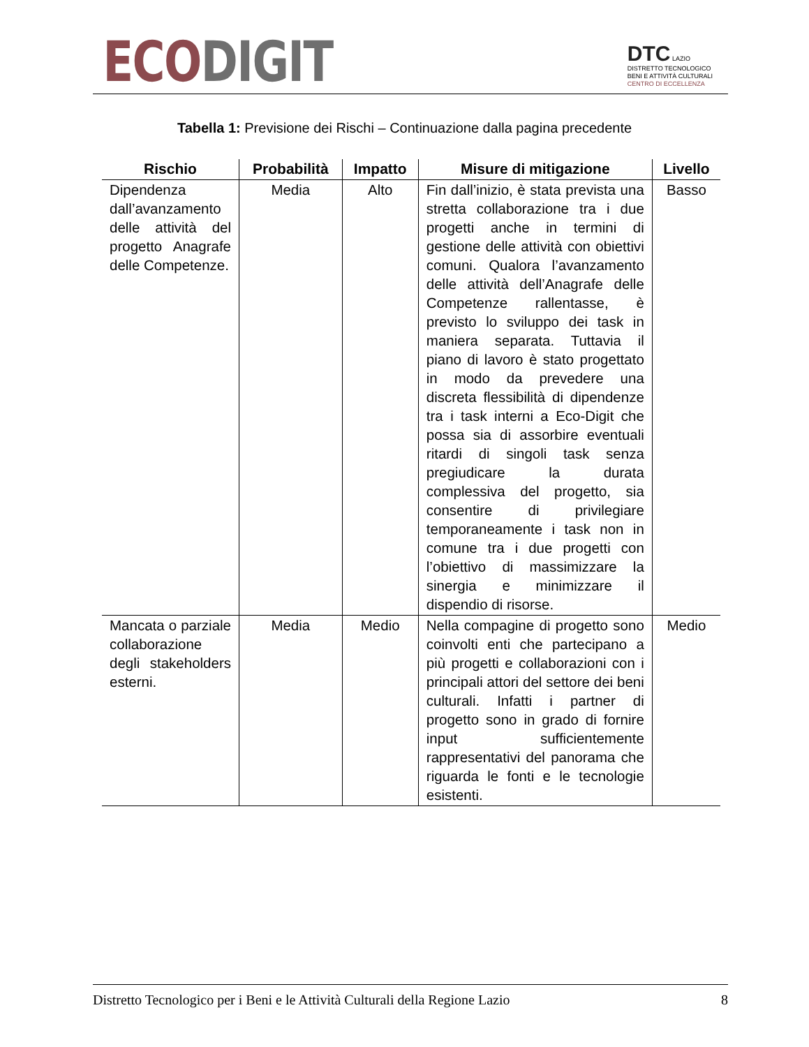ECO DIGIT
DTC LAZIO
DISTRETTO TECNOLOGICO
BENI E ATTIVITÀ CULTURALI
CENTRO DI ECCELLENZA
Tabella 1: Previsione dei Rischi – Continuazione dalla pagina precedente
| Rischio | Probabilità | Impatto | Misure di mitigazione | Livello |
| --- | --- | --- | --- | --- |
| Dipendenza dall’avanzamento delle attività del progetto Anagrafe delle Competenze. | Media | Alto | Fin dall’inizio, è stata prevista una stretta collaborazione tra i due progetti anche in termini di gestione delle attività con obiettivi comuni. Qualora l’avanzamento delle attività dell’Anagrafe delle Competenze rallentasse, è previsto lo sviluppo dei task in maniera separata. Tuttavia il piano di lavoro è stato progettato in modo da prevedere una discreta flessibilità di dipendenze tra i task interni a Eco-Digit che possa sia di assorbire eventuali ritardi di singoli task senza pregiudicare la durata complessiva del progetto, sia consentire di privilegiare temporaneamente i task non in comune tra i due progetti con l’obiettivo di massimizzare la sinergia e minimizzare il dispendio di risorse. | Basso |
| Mancata o parziale collaborazione degli stakeholders esterni. | Media | Medio | Nella compagine di progetto sono coinvolti enti che partecipano a più progetti e collaborazioni con i principali attori del settore dei beni culturali. Infatti i partner di progetto sono in grado di fornire input sufficientemente rappresentativi del panorama che riguarda le fonti e le tecnologie esistenti. | Medio |
Distretto Tecnologico per i Beni e le Attività Culturali della Regione Lazio 8